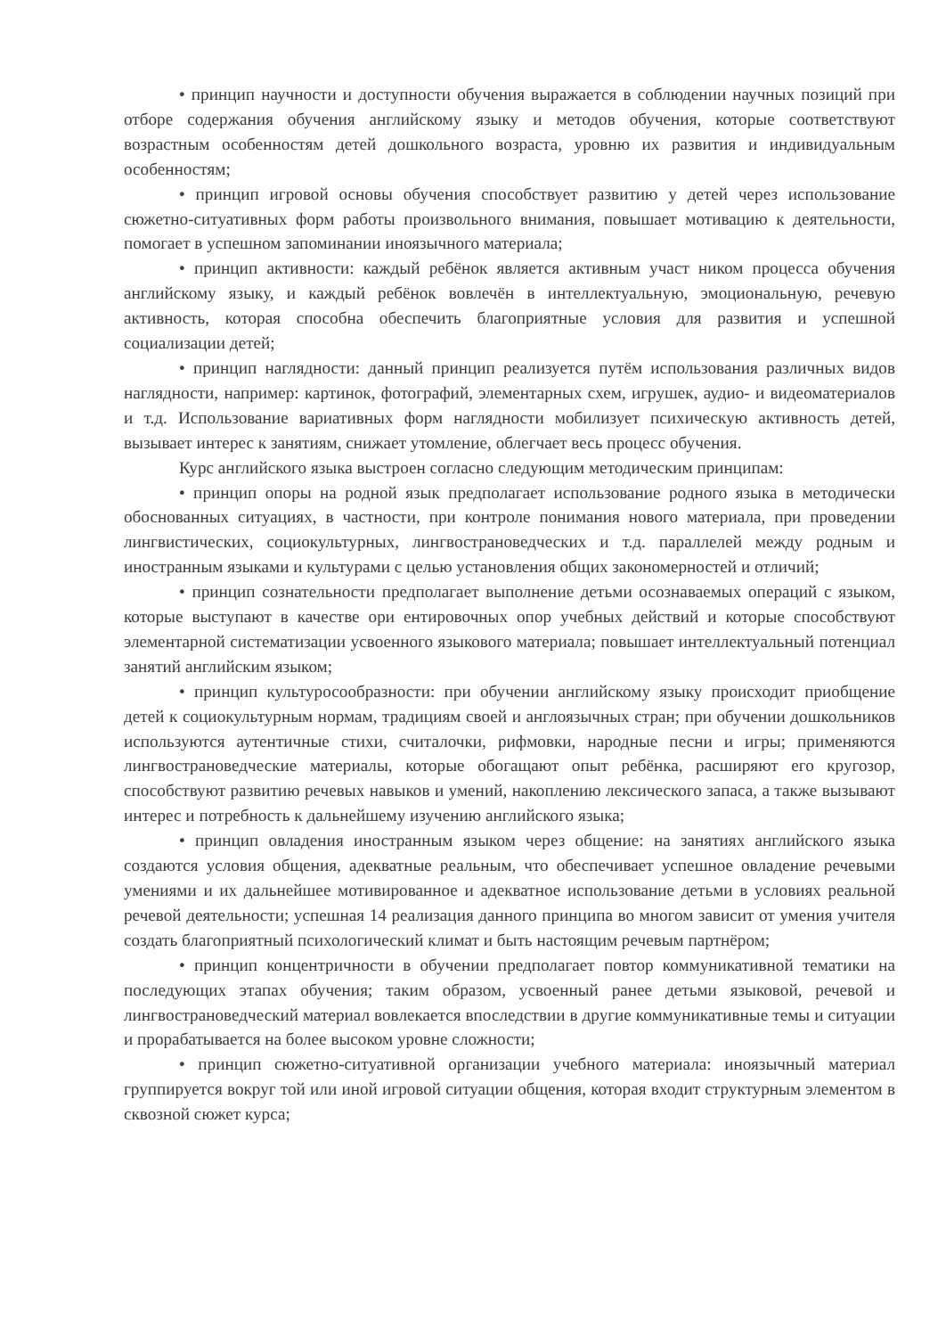• принцип научности и доступности обучения выражается в соблюдении научных позиций при отборе содержания обучения английскому языку и методов обучения, которые соответствуют возрастным особенностям детей дошкольного возраста, уровню их развития и индивидуальным особенностям;
• принцип игровой основы обучения способствует развитию у детей через использование сюжетно-ситуативных форм работы произвольного внимания, повышает мотивацию к деятельности, помогает в успешном запоминании иноязычного материала;
• принцип активности: каждый ребёнок является активным участ ником процесса обучения английскому языку, и каждый ребёнок вовлечён в интеллектуальную, эмоциональную, речевую активность, которая способна обеспечить благоприятные условия для развития и успешной социализации детей;
• принцип наглядности: данный принцип реализуется путём использования различных видов наглядности, например: картинок, фотографий, элементарных схем, игрушек, аудио- и видеоматериалов и т.д. Использование вариативных форм наглядности мобилизует психическую активность детей, вызывает интерес к занятиям, снижает утомление, облегчает весь процесс обучения.
Курс английского языка выстроен согласно следующим методическим принципам:
• принцип опоры на родной язык предполагает использование родного языка в методически обоснованных ситуациях, в частности, при контроле понимания нового материала, при проведении лингвистических, социокультурных, лингвострановедческих и т.д. параллелей между родным и иностранным языками и культурами с целью установления общих закономерностей и отличий;
• принцип сознательности предполагает выполнение детьми осознаваемых операций с языком, которые выступают в качестве ори ентировочных опор учебных действий и которые способствуют элементарной систематизации усвоенного языкового материала; повышает интеллектуальный потенциал занятий английским языком;
• принцип культуросообразности: при обучении английскому языку происходит приобщение детей к социокультурным нормам, традициям своей и англоязычных стран; при обучении дошкольников используются аутентичные стихи, считалочки, рифмовки, народные песни и игры; применяются лингвострановедческие материалы, которые обогащают опыт ребёнка, расширяют его кругозор, способствуют развитию речевых навыков и умений, накоплению лексического запаса, а также вызывают интерес и потребность к дальнейшему изучению английского языка;
• принцип овладения иностранным языком через общение: на занятиях английского языка создаются условия общения, адекватные реальным, что обеспечивает успешное овладение речевыми умениями и их дальнейшее мотивированное и адекватное использование детьми в условиях реальной речевой деятельности; успешная 14 реализация данного принципа во многом зависит от умения учителя создать благоприятный психологический климат и быть настоящим речевым партнёром;
• принцип концентричности в обучении предполагает повтор коммуникативной тематики на последующих этапах обучения; таким образом, усвоенный ранее детьми языковой, речевой и лингвострановедческий материал вовлекается впоследствии в другие коммуникативные темы и ситуации и прорабатывается на более высоком уровне сложности;
• принцип сюжетно-ситуативной организации учебного материала: иноязычный материал группируется вокруг той или иной игровой ситуации общения, которая входит структурным элементом в сквозной сюжет курса;